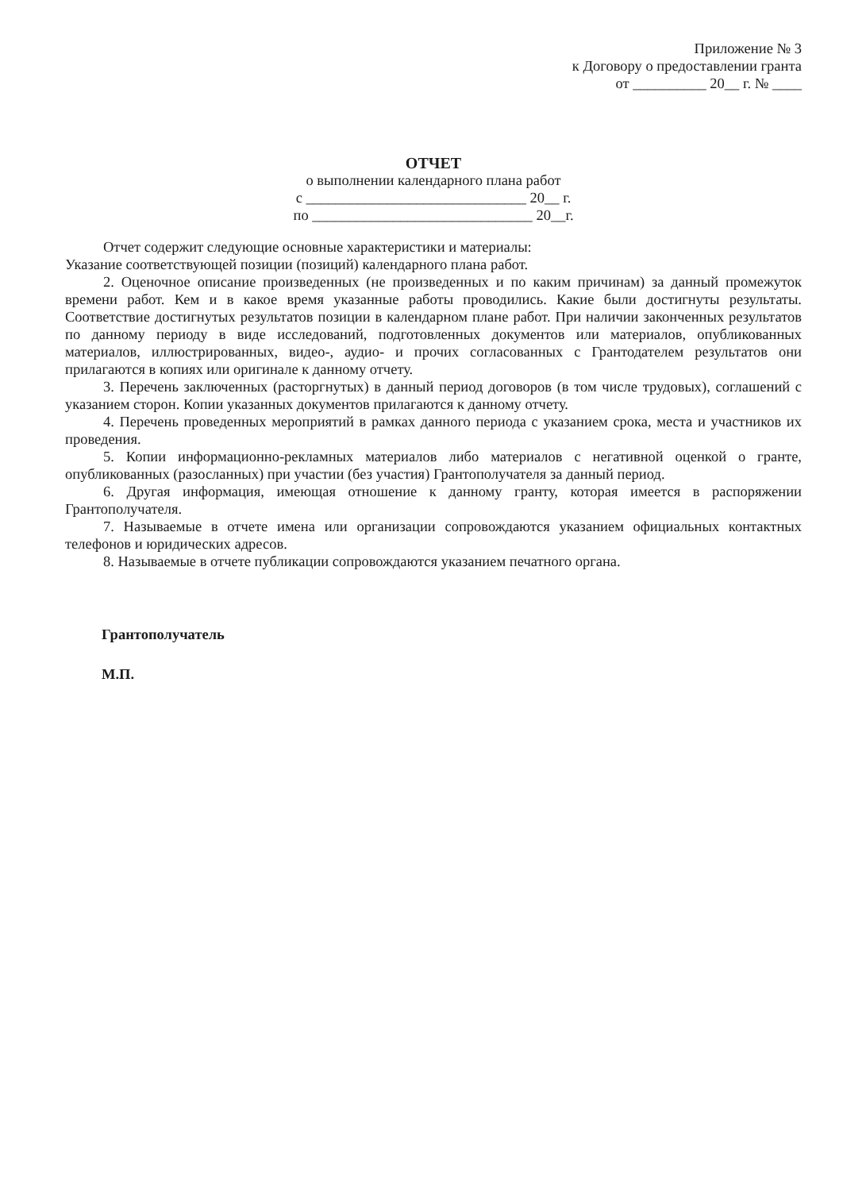Приложение № 3
к Договору о предоставлении гранта
от __________ 20__ г. № ____
ОТЧЕТ
о выполнении календарного плана работ
с ______________________________ 20__ г.
по ______________________________ 20__г.
Отчет содержит следующие основные характеристики и материалы:
Указание соответствующей позиции (позиций) календарного плана работ.
2. Оценочное описание произведенных (не произведенных и по каким причинам) за данный промежуток времени работ. Кем и в какое время указанные работы проводились. Какие были достигнуты результаты. Соответствие достигнутых результатов позиции в календарном плане работ. При наличии законченных результатов по данному периоду в виде исследований, подготовленных документов или материалов, опубликованных материалов, иллюстрированных, видео-, аудио- и прочих согласованных с Грантодателем результатов они прилагаются в копиях или оригинале к данному отчету.
3. Перечень заключенных (расторгнутых) в данный период договоров (в том числе трудовых), соглашений с указанием сторон. Копии указанных документов прилагаются к данному отчету.
4. Перечень проведенных мероприятий в рамках данного периода с указанием срока, места и участников их проведения.
5. Копии информационно-рекламных материалов либо материалов с негативной оценкой о гранте, опубликованных (разосланных) при участии (без участия) Грантополучателя за данный период.
6. Другая информация, имеющая отношение к данному гранту, которая имеется в распоряжении Грантополучателя.
7. Называемые в отчете имена или организации сопровождаются указанием официальных контактных телефонов и юридических адресов.
8. Называемые в отчете публикации сопровождаются указанием печатного органа.
Грантополучатель
М.П.